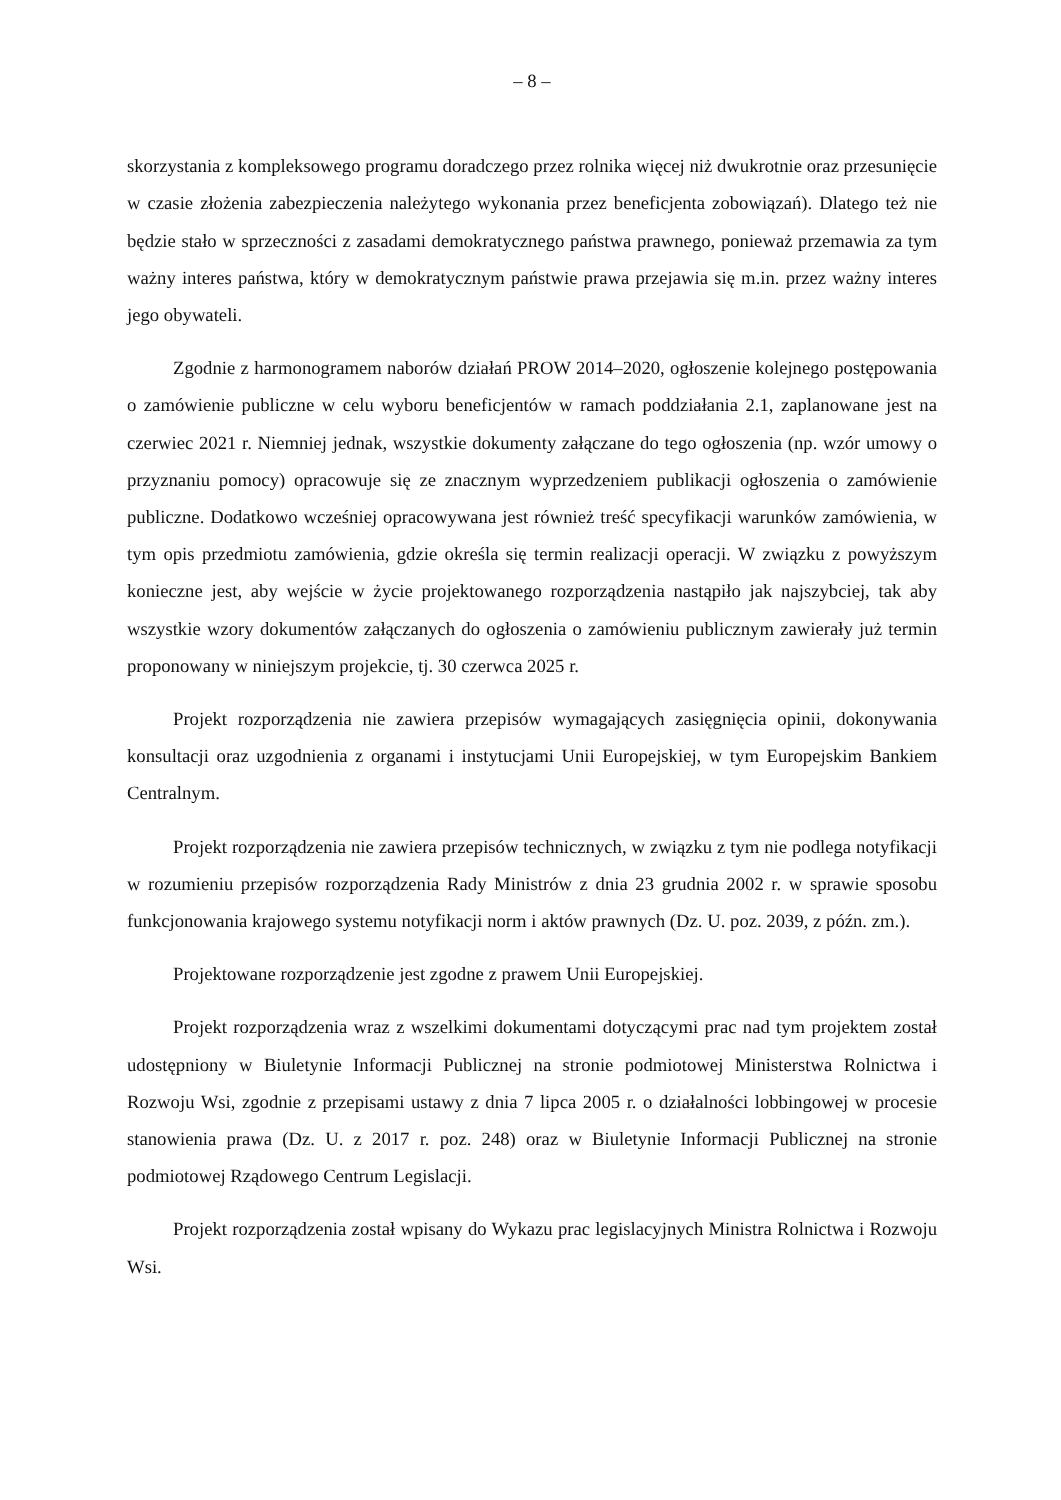– 8 –
skorzystania z kompleksowego programu doradczego przez rolnika więcej niż dwukrotnie oraz przesunięcie w czasie złożenia zabezpieczenia należytego wykonania przez beneficjenta zobowiązań). Dlatego też nie będzie stało w sprzeczności z zasadami demokratycznego państwa prawnego, ponieważ przemawia za tym ważny interes państwa, który w demokratycznym państwie prawa przejawia się m.in. przez ważny interes jego obywateli.
Zgodnie z harmonogramem naborów działań PROW 2014–2020, ogłoszenie kolejnego postępowania o zamówienie publiczne w celu wyboru beneficjentów w ramach poddziałania 2.1, zaplanowane jest na czerwiec 2021 r. Niemniej jednak, wszystkie dokumenty załączane do tego ogłoszenia (np. wzór umowy o przyznaniu pomocy) opracowuje się ze znacznym wyprzedzeniem publikacji ogłoszenia o zamówienie publiczne. Dodatkowo wcześniej opracowywana jest również treść specyfikacji warunków zamówienia, w tym opis przedmiotu zamówienia, gdzie określa się termin realizacji operacji. W związku z powyższym konieczne jest, aby wejście w życie projektowanego rozporządzenia nastąpiło jak najszybciej, tak aby wszystkie wzory dokumentów załączanych do ogłoszenia o zamówieniu publicznym zawierały już termin proponowany w niniejszym projekcie, tj. 30 czerwca 2025 r.
Projekt rozporządzenia nie zawiera przepisów wymagających zasięgnięcia opinii, dokonywania konsultacji oraz uzgodnienia z organami i instytucjami Unii Europejskiej, w tym Europejskim Bankiem Centralnym.
Projekt rozporządzenia nie zawiera przepisów technicznych, w związku z tym nie podlega notyfikacji w rozumieniu przepisów rozporządzenia Rady Ministrów z dnia 23 grudnia 2002 r. w sprawie sposobu funkcjonowania krajowego systemu notyfikacji norm i aktów prawnych (Dz. U. poz. 2039, z późn. zm.).
Projektowane rozporządzenie jest zgodne z prawem Unii Europejskiej.
Projekt rozporządzenia wraz z wszelkimi dokumentami dotyczącymi prac nad tym projektem został udostępniony w Biuletynie Informacji Publicznej na stronie podmiotowej Ministerstwa Rolnictwa i Rozwoju Wsi, zgodnie z przepisami ustawy z dnia 7 lipca 2005 r. o działalności lobbingowej w procesie stanowienia prawa (Dz. U. z 2017 r. poz. 248) oraz w Biuletynie Informacji Publicznej na stronie podmiotowej Rządowego Centrum Legislacji.
Projekt rozporządzenia został wpisany do Wykazu prac legislacyjnych Ministra Rolnictwa i Rozwoju Wsi.